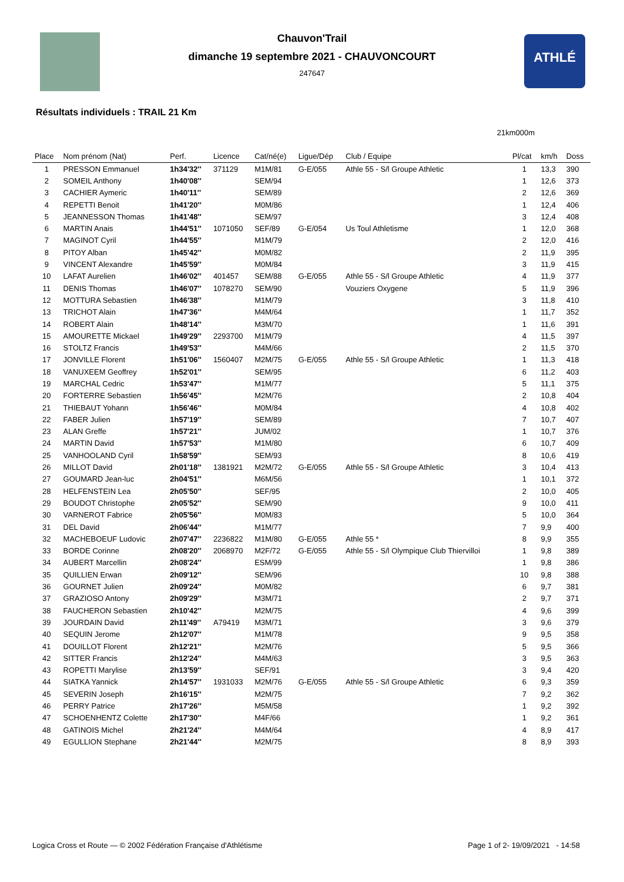ATHLÉ
Chauvon'Trail
dimanche 19 septembre 2021 - CHAUVONCOURT
247647
Résultats individuels : TRAIL 21 Km
21km000m
| Place | Nom prénom (Nat) | Perf. | Licence | Cat/né(e) | Ligue/Dép | Club / Equipe | Pl/cat | km/h | Doss |
| --- | --- | --- | --- | --- | --- | --- | --- | --- | --- |
| 1 | PRESSON Emmanuel | 1h34'32'' | 371129 | M1M/81 | G-E/055 | Athle 55 - S/l Groupe Athletic | 1 | 13,3 | 390 |
| 2 | SOMEIL Anthony | 1h40'08'' | | SEM/94 | | | 1 | 12,6 | 373 |
| 3 | CACHIER Aymeric | 1h40'11'' | | SEM/89 | | | 2 | 12,6 | 369 |
| 4 | REPETTI Benoit | 1h41'20'' | | M0M/86 | | | 1 | 12,4 | 406 |
| 5 | JEANNESSON Thomas | 1h41'48'' | | SEM/97 | | | 3 | 12,4 | 408 |
| 6 | MARTIN Anais | 1h44'51'' | 1071050 | SEF/89 | G-E/054 | Us Toul Athletisme | 1 | 12,0 | 368 |
| 7 | MAGINOT Cyril | 1h44'55'' | | M1M/79 | | | 2 | 12,0 | 416 |
| 8 | PITOY Alban | 1h45'42'' | | M0M/82 | | | 2 | 11,9 | 395 |
| 9 | VINCENT Alexandre | 1h45'59'' | | M0M/84 | | | 3 | 11,9 | 415 |
| 10 | LAFAT Aurelien | 1h46'02'' | 401457 | SEM/88 | G-E/055 | Athle 55 - S/l Groupe Athletic | 4 | 11,9 | 377 |
| 11 | DENIS Thomas | 1h46'07'' | 1078270 | SEM/90 | | Vouziers Oxygene | 5 | 11,9 | 396 |
| 12 | MOTTURA Sebastien | 1h46'38'' | | M1M/79 | | | 3 | 11,8 | 410 |
| 13 | TRICHOT Alain | 1h47'36'' | | M4M/64 | | | 1 | 11,7 | 352 |
| 14 | ROBERT Alain | 1h48'14'' | | M3M/70 | | | 1 | 11,6 | 391 |
| 15 | AMOURETTE Mickael | 1h49'29'' | 2293700 | M1M/79 | | | 4 | 11,5 | 397 |
| 16 | STOLTZ Francis | 1h49'53'' | | M4M/66 | | | 2 | 11,5 | 370 |
| 17 | JONVILLE Florent | 1h51'06'' | 1560407 | M2M/75 | G-E/055 | Athle 55 - S/l Groupe Athletic | 1 | 11,3 | 418 |
| 18 | VANUXEEM Geoffrey | 1h52'01'' | | SEM/95 | | | 6 | 11,2 | 403 |
| 19 | MARCHAL Cedric | 1h53'47'' | | M1M/77 | | | 5 | 11,1 | 375 |
| 20 | FORTERRE Sebastien | 1h56'45'' | | M2M/76 | | | 2 | 10,8 | 404 |
| 21 | THIEBAUT Yohann | 1h56'46'' | | M0M/84 | | | 4 | 10,8 | 402 |
| 22 | FABER Julien | 1h57'19'' | | SEM/89 | | | 7 | 10,7 | 407 |
| 23 | ALAN Greffe | 1h57'21'' | | JUM/02 | | | 1 | 10,7 | 376 |
| 24 | MARTIN David | 1h57'53'' | | M1M/80 | | | 6 | 10,7 | 409 |
| 25 | VANHOOLAND Cyril | 1h58'59'' | | SEM/93 | | | 8 | 10,6 | 419 |
| 26 | MILLOT David | 2h01'18'' | 1381921 | M2M/72 | G-E/055 | Athle 55 - S/l Groupe Athletic | 3 | 10,4 | 413 |
| 27 | GOUMARD Jean-luc | 2h04'51'' | | M6M/56 | | | 1 | 10,1 | 372 |
| 28 | HELFENSTEIN Lea | 2h05'50'' | | SEF/95 | | | 2 | 10,0 | 405 |
| 29 | BOUDOT Christophe | 2h05'52'' | | SEM/90 | | | 9 | 10,0 | 411 |
| 30 | VARNEROT Fabrice | 2h05'56'' | | M0M/83 | | | 5 | 10,0 | 364 |
| 31 | DEL David | 2h06'44'' | | M1M/77 | | | 7 | 9,9 | 400 |
| 32 | MACHEBOEUF Ludovic | 2h07'47'' | 2236822 | M1M/80 | G-E/055 | Athle 55 * | 8 | 9,9 | 355 |
| 33 | BORDE Corinne | 2h08'20'' | 2068970 | M2F/72 | G-E/055 | Athle 55 - S/l Olympique Club Thiervilloi | 1 | 9,8 | 389 |
| 34 | AUBERT Marcellin | 2h08'24'' | | ESM/99 | | | 1 | 9,8 | 386 |
| 35 | QUILLIEN Erwan | 2h09'12'' | | SEM/96 | | | 10 | 9,8 | 388 |
| 36 | GOURNET Julien | 2h09'24'' | | M0M/82 | | | 6 | 9,7 | 381 |
| 37 | GRAZIOSO Antony | 2h09'29'' | | M3M/71 | | | 2 | 9,7 | 371 |
| 38 | FAUCHERON Sebastien | 2h10'42'' | | M2M/75 | | | 4 | 9,6 | 399 |
| 39 | JOURDAIN David | 2h11'49'' | A79419 | M3M/71 | | | 3 | 9,6 | 379 |
| 40 | SEQUIN Jerome | 2h12'07'' | | M1M/78 | | | 9 | 9,5 | 358 |
| 41 | DOUILLOT Florent | 2h12'21'' | | M2M/76 | | | 5 | 9,5 | 366 |
| 42 | SITTER Francis | 2h12'24'' | | M4M/63 | | | 3 | 9,5 | 363 |
| 43 | ROPETTI Marylise | 2h13'59'' | | SEF/91 | | | 3 | 9,4 | 420 |
| 44 | SIATKA Yannick | 2h14'57'' | 1931033 | M2M/76 | G-E/055 | Athle 55 - S/l Groupe Athletic | 6 | 9,3 | 359 |
| 45 | SEVERIN Joseph | 2h16'15'' | | M2M/75 | | | 7 | 9,2 | 362 |
| 46 | PERRY Patrice | 2h17'26'' | | M5M/58 | | | 1 | 9,2 | 392 |
| 47 | SCHOENHENTZ Colette | 2h17'30'' | | M4F/66 | | | 1 | 9,2 | 361 |
| 48 | GATINOIS Michel | 2h21'24'' | | M4M/64 | | | 4 | 8,9 | 417 |
| 49 | EGULLION Stephane | 2h21'44'' | | M2M/75 | | | 8 | 8,9 | 393 |
Logica Cross et Route — © 2002 Fédération Française d'Athlétisme Page 1 of 2- 19/09/2021 - 14:58